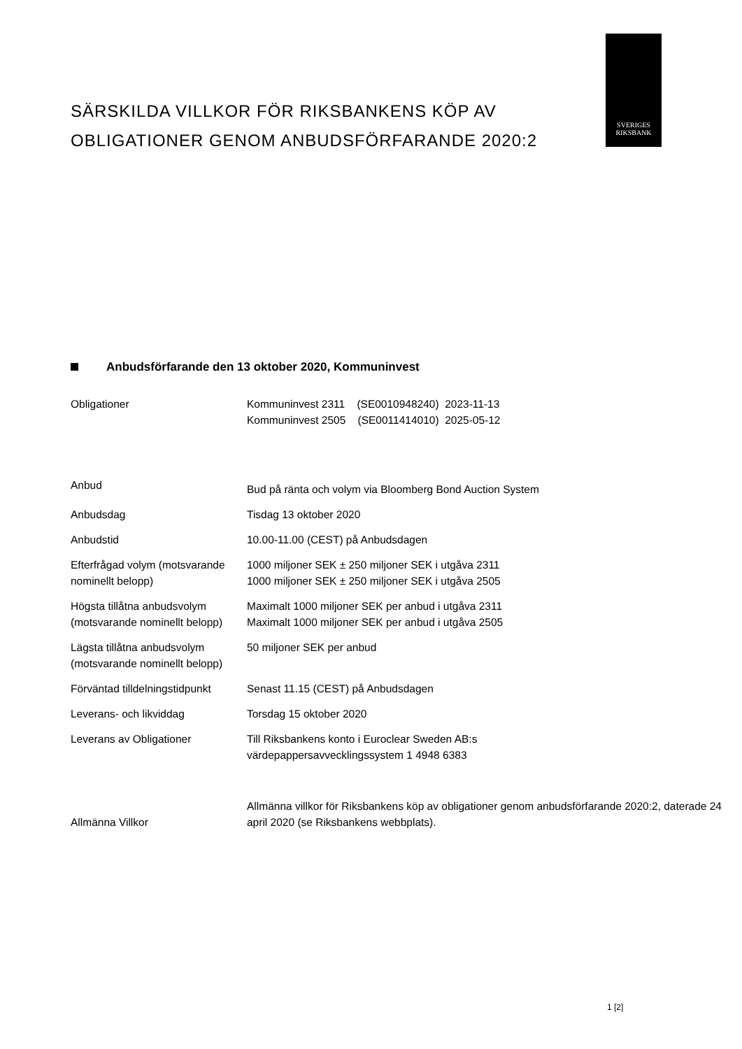SVERIGES
RIKSBANK
SÄRSKILDA VILLKOR FÖR RIKSBANKENS KÖP AV OBLIGATIONER GENOM ANBUDSFÖRFARANDE 2020:2
Anbudsförfarande den 13 oktober 2020, Kommuninvest
| Obligationer | Kommuninvest 2311 (SE0010948240) 2023-11-13 Kommuninvest 2505 (SE0011414010) 2025-05-12 |
| Anbud | Bud på ränta och volym via Bloomberg Bond Auction System |
| Anbudsdag | Tisdag 13 oktober 2020 |
| Anbudstid | 10.00-11.00 (CEST) på Anbudsdagen |
| Efterfrågad volym (motsvarande nominellt belopp) | 1000 miljoner SEK ± 250 miljoner SEK i utgåva 2311 1000 miljoner SEK ± 250 miljoner SEK i utgåva 2505 |
| Högsta tillåtna anbudsvolym (motsvarande nominellt belopp) | Maximalt 1000 miljoner SEK per anbud i utgåva 2311 Maximalt 1000 miljoner SEK per anbud i utgåva 2505 |
| Lägsta tillåtna anbudsvolym (motsvarande nominellt belopp) | 50 miljoner SEK per anbud |
| Förväntad tilldelningstidpunkt | Senast 11.15 (CEST) på Anbudsdagen |
| Leverans- och likviddag | Torsdag 15 oktober 2020 |
| Leverans av Obligationer | Till Riksbankens konto i Euroclear Sweden AB:s värdepappersavvecklingssystem 1 4948 6383 |
| Allmänna Villkor | Allmänna villkor för Riksbankens köp av obligationer genom anbudsförfarande 2020:2, daterade 24 april 2020 (se Riksbankens webbplats). |
1 [2]